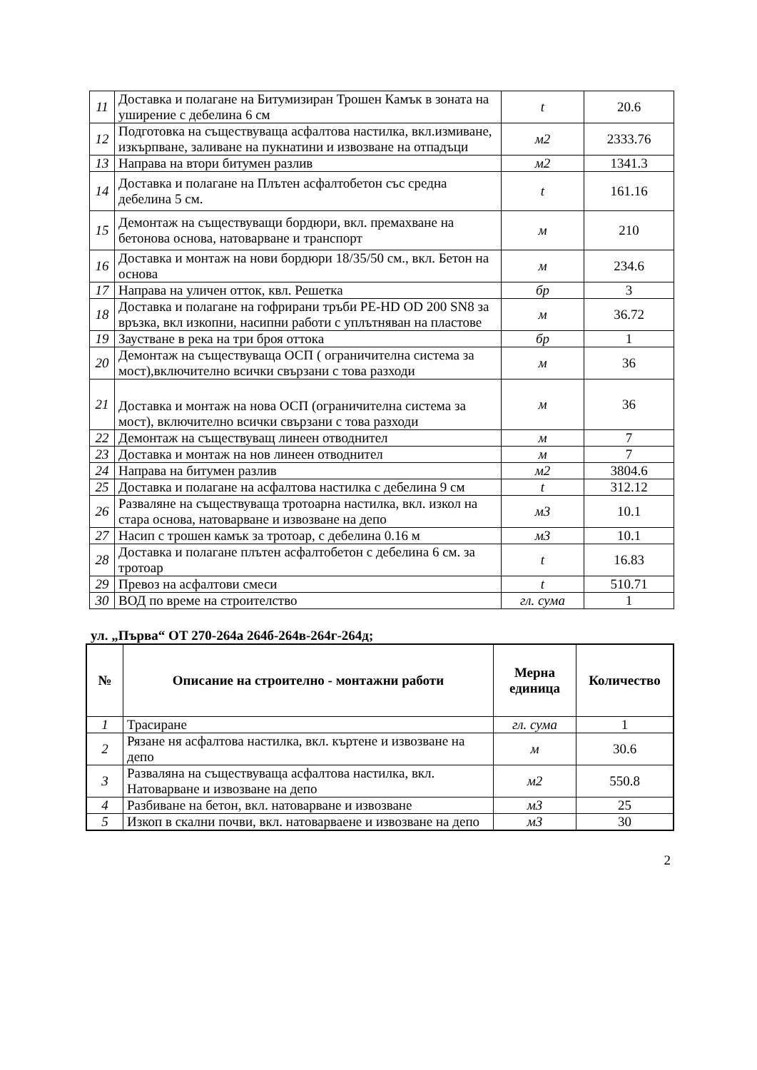| 11 | Доставка и полагане на Битумизиран Трошен Камък в зоната на уширение с дебелина 6 см | t | 20.6 |
| 12 | Подготовка на съществуваща асфалтова настилка, вкл.измиване, изкърпване, заливане на пукнатини и извозване на отпадъци | м2 | 2333.76 |
| 13 | Направа на втори битумен разлив | м2 | 1341.3 |
| 14 | Доставка и полагане на Плътен асфалтобетон със средна дебелина 5 см. | t | 161.16 |
| 15 | Демонтаж на съществуващи бордюри, вкл. премахване на бетонова основа, натоварване и транспорт | м | 210 |
| 16 | Доставка и монтаж на нови бордюри 18/35/50 см., вкл. Бетон на основа | м | 234.6 |
| 17 | Направа на уличен отток, квл. Решетка | бр | 3 |
| 18 | Доставка и полагане на гофрирани тръби PE-HD OD 200 SN8 за връзка, вкл изкопни, насипни работи с уплътняван на пластове | м | 36.72 |
| 19 | Заустване в река на три броя оттока | бр | 1 |
| 20 | Демонтаж на съществуваща ОСП ( ограничителна система за мост),включително всички свързани с това разходи | м | 36 |
| 21 | Доставка и монтаж на нова ОСП (ограничителна система за мост), включително всички свързани с това разходи | м | 36 |
| 22 | Демонтаж на съществуващ линеен отводнител | м | 7 |
| 23 | Доставка и монтаж на нов линеен отводнител | м | 7 |
| 24 | Направа на битумен разлив | м2 | 3804.6 |
| 25 | Доставка и полагане на асфалтова настилка с дебелина 9 см | t | 312.12 |
| 26 | Разваляне на съществуваща тротоарна настилка, вкл. изкол на стара основа, натоварване и извозване на депо | м3 | 10.1 |
| 27 | Насип с трошен камък за тротоар, с дебелина 0.16 м | м3 | 10.1 |
| 28 | Доставка и полагане плътен асфалтобетон с дебелина 6 см. за тротоар | t | 16.83 |
| 29 | Превоз на асфалтови смеси | t | 510.71 |
| 30 | ВОД по време на строителство | гл. сума | 1 |
ул. „Първа“ ОТ 270-264а 264б-264в-264г-264д;
| № | Описание на строително - монтажни работи | Мерна единица | Количество |
| --- | --- | --- | --- |
| 1 | Трасиране | гл. сума | 1 |
| 2 | Рязане ня асфалтова настилка, вкл. къртене и извозване на депо | м | 30.6 |
| 3 | Разваляна на съществуваща асфалтова настилка, вкл. Натоварване и извозване на депо | м2 | 550.8 |
| 4 | Разбиване на бетон, вкл. натоварване и извозване | м3 | 25 |
| 5 | Изкоп в скални почви, вкл. натоварваене и извозване на депо | м3 | 30 |
2